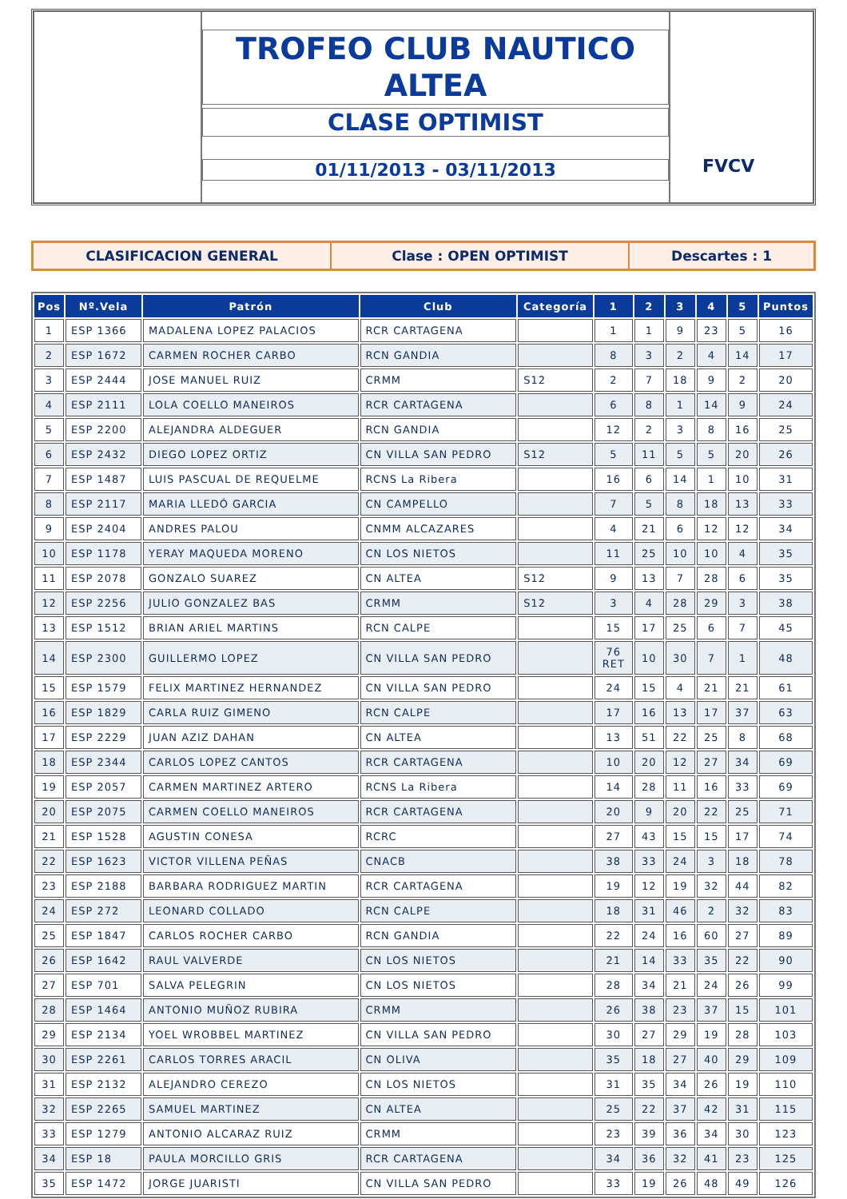TROFEO CLUB NAUTICO
ALTEA
CLASE OPTIMIST
01/11/2013 - 03/11/2013
FVCV
CLASIFICACION GENERAL Clase : OPEN OPTIMIST Descartes : 1
| Pos | Nº.Vela | Patrón | Club | Categoría | 1 | 2 | 3 | 4 | 5 | Puntos |
| --- | --- | --- | --- | --- | --- | --- | --- | --- | --- | --- |
| 1 | ESP 1366 | MADALENA LOPEZ PALACIOS | RCR CARTAGENA | | 1 | 1 | 9 | 23 | 5 | 16 |
| 2 | ESP 1672 | CARMEN ROCHER CARBO | RCN GANDIA | | 8 | 3 | 2 | 4 | 14 | 17 |
| 3 | ESP 2444 | JOSE MANUEL RUIZ | CRMM | S12 | 2 | 7 | 18 | 9 | 2 | 20 |
| 4 | ESP 2111 | LOLA COELLO MANEIROS | RCR CARTAGENA | | 6 | 8 | 1 | 14 | 9 | 24 |
| 5 | ESP 2200 | ALEJANDRA ALDEGUER | RCN GANDIA | | 12 | 2 | 3 | 8 | 16 | 25 |
| 6 | ESP 2432 | DIEGO LOPEZ ORTIZ | CN VILLA SAN PEDRO | S12 | 5 | 11 | 5 | 5 | 20 | 26 |
| 7 | ESP 1487 | LUIS PASCUAL DE REQUELME | RCNS La Ribera | | 16 | 6 | 14 | 1 | 10 | 31 |
| 8 | ESP 2117 | MARIA LLEDÓ GARCIA | CN CAMPELLO | | 7 | 5 | 8 | 18 | 13 | 33 |
| 9 | ESP 2404 | ANDRES PALOU | CNMM ALCAZARES | | 4 | 21 | 6 | 12 | 12 | 34 |
| 10 | ESP 1178 | YERAY MAQUEDA MORENO | CN LOS NIETOS | | 11 | 25 | 10 | 10 | 4 | 35 |
| 11 | ESP 2078 | GONZALO SUAREZ | CN ALTEA | S12 | 9 | 13 | 7 | 28 | 6 | 35 |
| 12 | ESP 2256 | JULIO GONZALEZ BAS | CRMM | S12 | 3 | 4 | 28 | 29 | 3 | 38 |
| 13 | ESP 1512 | BRIAN ARIEL MARTINS | RCN CALPE | | 15 | 17 | 25 | 6 | 7 | 45 |
| 14 | ESP 2300 | GUILLERMO LOPEZ | CN VILLA SAN PEDRO | | 76 RET | 10 | 30 | 7 | 1 | 48 |
| 15 | ESP 1579 | FELIX MARTINEZ HERNANDEZ | CN VILLA SAN PEDRO | | 24 | 15 | 4 | 21 | 21 | 61 |
| 16 | ESP 1829 | CARLA RUIZ GIMENO | RCN CALPE | | 17 | 16 | 13 | 17 | 37 | 63 |
| 17 | ESP 2229 | JUAN AZIZ DAHAN | CN ALTEA | | 13 | 51 | 22 | 25 | 8 | 68 |
| 18 | ESP 2344 | CARLOS LOPEZ CANTOS | RCR CARTAGENA | | 10 | 20 | 12 | 27 | 34 | 69 |
| 19 | ESP 2057 | CARMEN MARTINEZ ARTERO | RCNS La Ribera | | 14 | 28 | 11 | 16 | 33 | 69 |
| 20 | ESP 2075 | CARMEN COELLO MANEIROS | RCR CARTAGENA | | 20 | 9 | 20 | 22 | 25 | 71 |
| 21 | ESP 1528 | AGUSTIN CONESA | RCRC | | 27 | 43 | 15 | 15 | 17 | 74 |
| 22 | ESP 1623 | VICTOR VILLENA PEÑAS | CNACB | | 38 | 33 | 24 | 3 | 18 | 78 |
| 23 | ESP 2188 | BARBARA RODRIGUEZ MARTIN | RCR CARTAGENA | | 19 | 12 | 19 | 32 | 44 | 82 |
| 24 | ESP 272 | LEONARD COLLADO | RCN CALPE | | 18 | 31 | 46 | 2 | 32 | 83 |
| 25 | ESP 1847 | CARLOS ROCHER CARBO | RCN GANDIA | | 22 | 24 | 16 | 60 | 27 | 89 |
| 26 | ESP 1642 | RAUL VALVERDE | CN LOS NIETOS | | 21 | 14 | 33 | 35 | 22 | 90 |
| 27 | ESP 701 | SALVA PELEGRIN | CN LOS NIETOS | | 28 | 34 | 21 | 24 | 26 | 99 |
| 28 | ESP 1464 | ANTONIO MUÑOZ RUBIRA | CRMM | | 26 | 38 | 23 | 37 | 15 | 101 |
| 29 | ESP 2134 | YOEL WROBBEL MARTINEZ | CN VILLA SAN PEDRO | | 30 | 27 | 29 | 19 | 28 | 103 |
| 30 | ESP 2261 | CARLOS TORRES ARACIL | CN OLIVA | | 35 | 18 | 27 | 40 | 29 | 109 |
| 31 | ESP 2132 | ALEJANDRO CEREZO | CN LOS NIETOS | | 31 | 35 | 34 | 26 | 19 | 110 |
| 32 | ESP 2265 | SAMUEL MARTINEZ | CN ALTEA | | 25 | 22 | 37 | 42 | 31 | 115 |
| 33 | ESP 1279 | ANTONIO ALCARAZ RUIZ | CRMM | | 23 | 39 | 36 | 34 | 30 | 123 |
| 34 | ESP 18 | PAULA MORCILLO GRIS | RCR CARTAGENA | | 34 | 36 | 32 | 41 | 23 | 125 |
| 35 | ESP 1472 | JORGE JUARISTI | CN VILLA SAN PEDRO | | 33 | 19 | 26 | 48 | 49 | 126 |